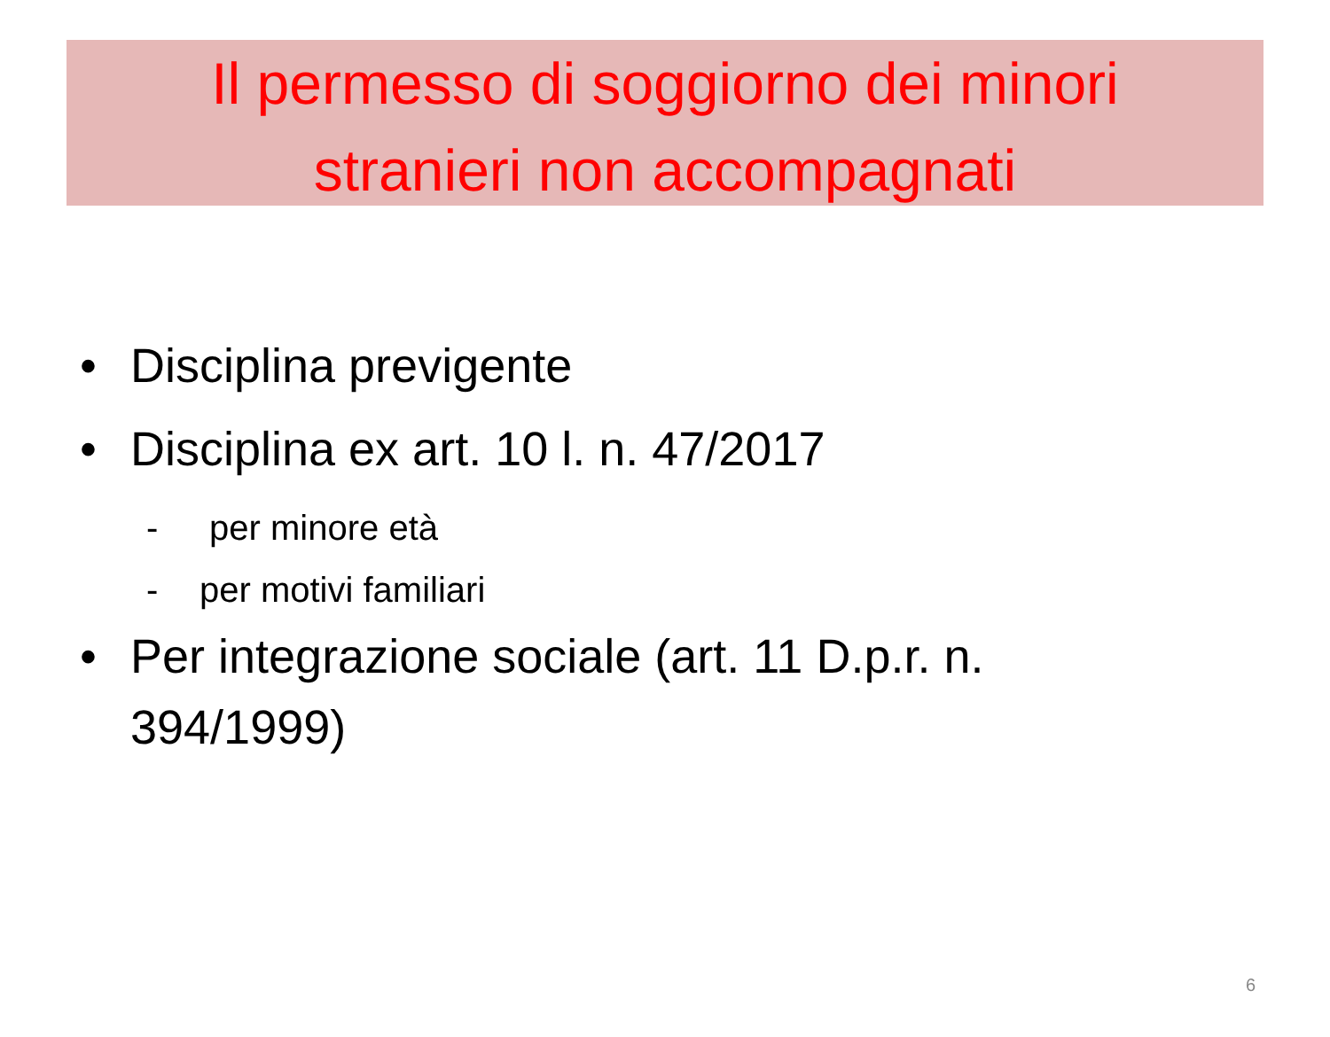Il permesso di soggiorno dei minori
stranieri non accompagnati
• Disciplina previgente
• Disciplina ex art. 10 l. n. 47/2017
- per minore età
- per motivi familiari
• Per integrazione sociale (art. 11 D.p.r. n. 394/1999)
6